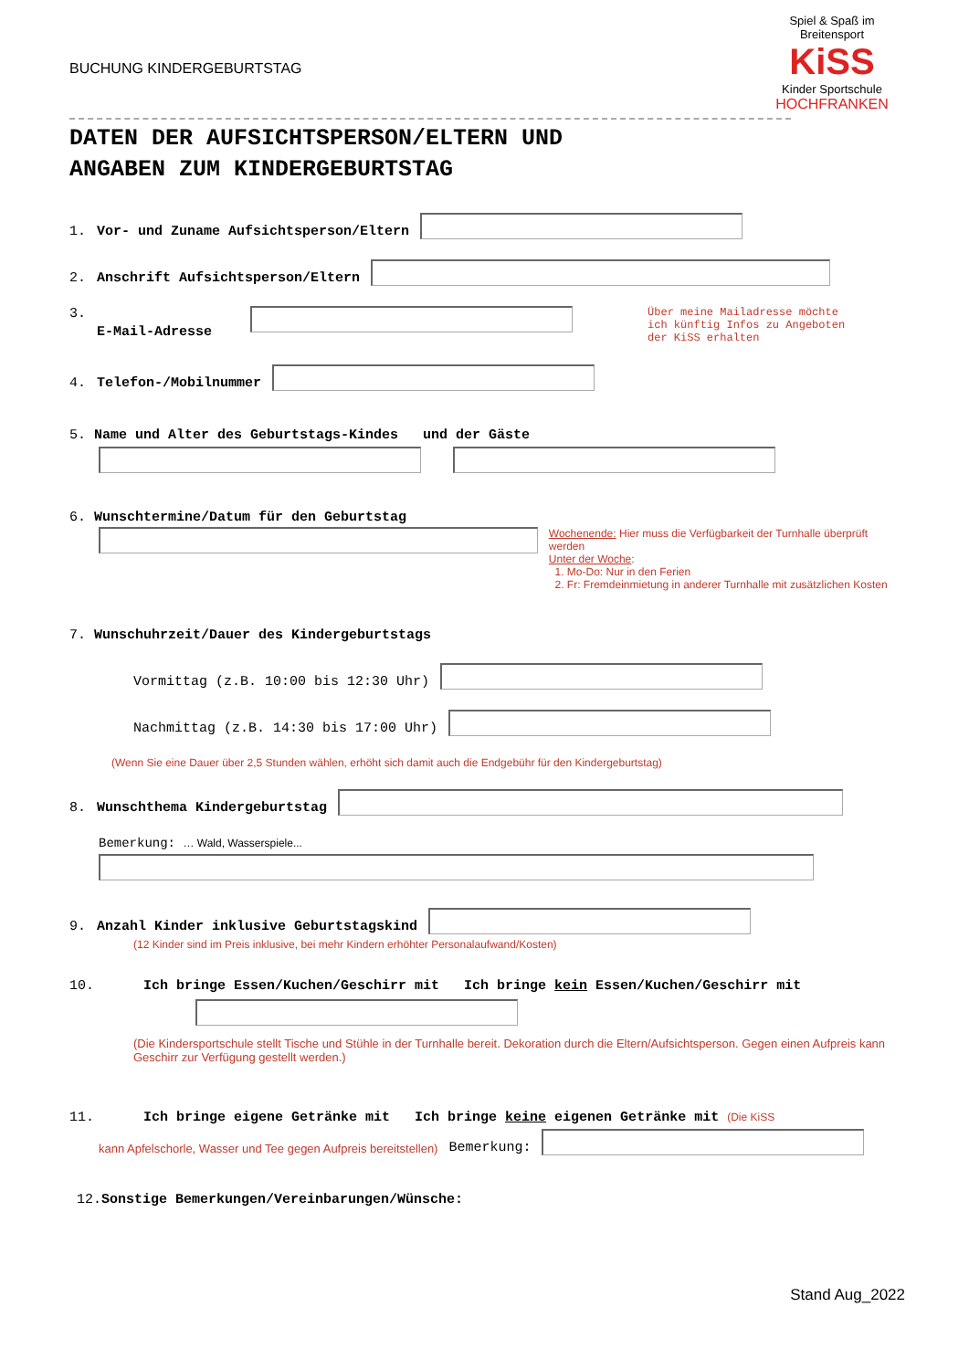BUCHUNG KINDERGEBURTSTAG
Spiel & Spaß im Breitensport
KiSS
Kinder Sportschule
HOCHFRANKEN
DATEN DER AUFSICHTSPERSON/ELTERN UND
ANGABEN ZUM KINDERGEBURTSTAG
1. Vor- und Zuname Aufsichtsperson/Eltern
2. Anschrift Aufsichtsperson/Eltern
3. E-Mail-Adresse
Über meine Mailadresse möchte
ich künftig Infos zu Angeboten
der KiSS erhalten
4. Telefon-/Mobilnummer
5. Name und Alter des Geburtstags-Kindes und der Gäste
6. Wunschtermine/Datum für den Geburtstag
Wochenende: Hier muss die Verfügbarkeit der Turnhalle überprüft werden
Unter der Woche:
1. Mo-Do: Nur in den Ferien
2. Fr: Fremdeinmietung in anderer Turnhalle mit zusätzlichen Kosten
7. Wunschuhrzeit/Dauer des Kindergeburtstags
Vormittag (z.B. 10:00 bis 12:30 Uhr)
Nachmittag (z.B. 14:30 bis 17:00 Uhr)
(Wenn Sie eine Dauer über 2,5 Stunden wählen, erhöht sich damit auch die Endgebühr für den Kindergeburtstag)
8. Wunschthema Kindergeburtstag
Bemerkung: … Wald, Wasserspiele...
9. Anzahl Kinder inklusive Geburtstagskind
(12 Kinder sind im Preis inklusive, bei mehr Kindern erhöhter Personalaufwand/Kosten)
10. Ich bringe Essen/Kuchen/Geschirr mit Ich bringe kein Essen/Kuchen/Geschirr mit
(Die Kindersportschule stellt Tische und Stühle in der Turnhalle bereit. Dekoration durch die Eltern/Aufsichtsperson. Gegen einen Aufpreis kann Geschirr zur Verfügung gestellt werden.)
11. Ich bringe eigene Getränke mit Ich bringe keine eigenen Getränke mit (Die KiSS
kann Apfelschorle, Wasser und Tee gegen Aufpreis bereitstellen) Bemerkung:
12.Sonstige Bemerkungen/Vereinbarungen/Wünsche:
Stand Aug_2022